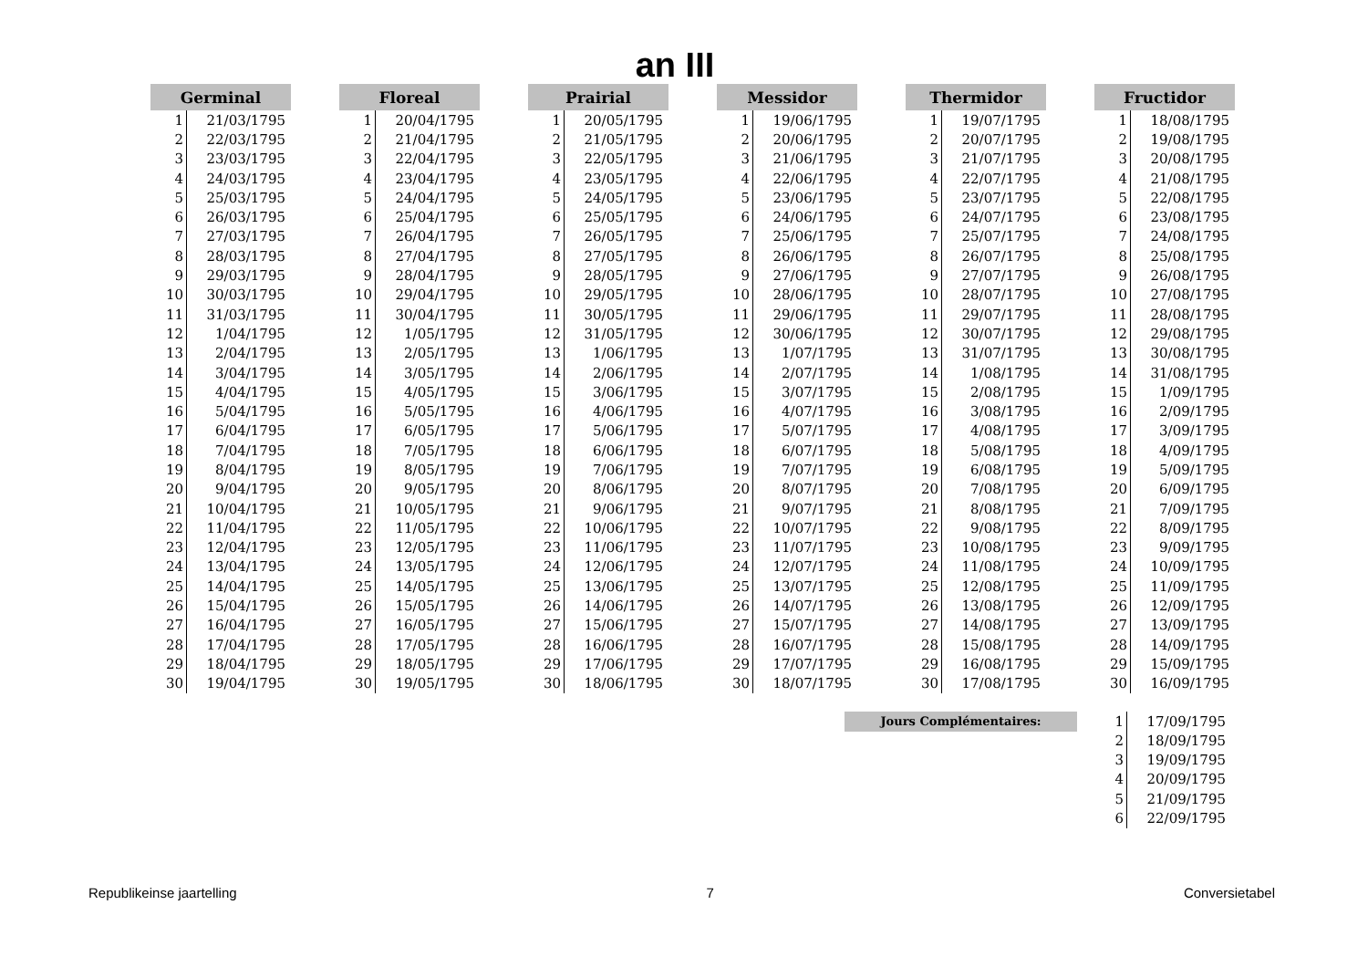an III
| Germinal | |
| --- | --- |
| 1 | 21/03/1795 |
| 2 | 22/03/1795 |
| 3 | 23/03/1795 |
| 4 | 24/03/1795 |
| 5 | 25/03/1795 |
| 6 | 26/03/1795 |
| 7 | 27/03/1795 |
| 8 | 28/03/1795 |
| 9 | 29/03/1795 |
| 10 | 30/03/1795 |
| 11 | 31/03/1795 |
| 12 | 1/04/1795 |
| 13 | 2/04/1795 |
| 14 | 3/04/1795 |
| 15 | 4/04/1795 |
| 16 | 5/04/1795 |
| 17 | 6/04/1795 |
| 18 | 7/04/1795 |
| 19 | 8/04/1795 |
| 20 | 9/04/1795 |
| 21 | 10/04/1795 |
| 22 | 11/04/1795 |
| 23 | 12/04/1795 |
| 24 | 13/04/1795 |
| 25 | 14/04/1795 |
| 26 | 15/04/1795 |
| 27 | 16/04/1795 |
| 28 | 17/04/1795 |
| 29 | 18/04/1795 |
| 30 | 19/04/1795 |
| Floreal | |
| --- | --- |
| 1 | 20/04/1795 |
| 2 | 21/04/1795 |
| 3 | 22/04/1795 |
| 4 | 23/04/1795 |
| 5 | 24/04/1795 |
| 6 | 25/04/1795 |
| 7 | 26/04/1795 |
| 8 | 27/04/1795 |
| 9 | 28/04/1795 |
| 10 | 29/04/1795 |
| 11 | 30/04/1795 |
| 12 | 1/05/1795 |
| 13 | 2/05/1795 |
| 14 | 3/05/1795 |
| 15 | 4/05/1795 |
| 16 | 5/05/1795 |
| 17 | 6/05/1795 |
| 18 | 7/05/1795 |
| 19 | 8/05/1795 |
| 20 | 9/05/1795 |
| 21 | 10/05/1795 |
| 22 | 11/05/1795 |
| 23 | 12/05/1795 |
| 24 | 13/05/1795 |
| 25 | 14/05/1795 |
| 26 | 15/05/1795 |
| 27 | 16/05/1795 |
| 28 | 17/05/1795 |
| 29 | 18/05/1795 |
| 30 | 19/05/1795 |
| Prairial | |
| --- | --- |
| 1 | 20/05/1795 |
| 2 | 21/05/1795 |
| 3 | 22/05/1795 |
| 4 | 23/05/1795 |
| 5 | 24/05/1795 |
| 6 | 25/05/1795 |
| 7 | 26/05/1795 |
| 8 | 27/05/1795 |
| 9 | 28/05/1795 |
| 10 | 29/05/1795 |
| 11 | 30/05/1795 |
| 12 | 31/05/1795 |
| 13 | 1/06/1795 |
| 14 | 2/06/1795 |
| 15 | 3/06/1795 |
| 16 | 4/06/1795 |
| 17 | 5/06/1795 |
| 18 | 6/06/1795 |
| 19 | 7/06/1795 |
| 20 | 8/06/1795 |
| 21 | 9/06/1795 |
| 22 | 10/06/1795 |
| 23 | 11/06/1795 |
| 24 | 12/06/1795 |
| 25 | 13/06/1795 |
| 26 | 14/06/1795 |
| 27 | 15/06/1795 |
| 28 | 16/06/1795 |
| 29 | 17/06/1795 |
| 30 | 18/06/1795 |
| Messidor | |
| --- | --- |
| 1 | 19/06/1795 |
| 2 | 20/06/1795 |
| 3 | 21/06/1795 |
| 4 | 22/06/1795 |
| 5 | 23/06/1795 |
| 6 | 24/06/1795 |
| 7 | 25/06/1795 |
| 8 | 26/06/1795 |
| 9 | 27/06/1795 |
| 10 | 28/06/1795 |
| 11 | 29/06/1795 |
| 12 | 30/06/1795 |
| 13 | 1/07/1795 |
| 14 | 2/07/1795 |
| 15 | 3/07/1795 |
| 16 | 4/07/1795 |
| 17 | 5/07/1795 |
| 18 | 6/07/1795 |
| 19 | 7/07/1795 |
| 20 | 8/07/1795 |
| 21 | 9/07/1795 |
| 22 | 10/07/1795 |
| 23 | 11/07/1795 |
| 24 | 12/07/1795 |
| 25 | 13/07/1795 |
| 26 | 14/07/1795 |
| 27 | 15/07/1795 |
| 28 | 16/07/1795 |
| 29 | 17/07/1795 |
| 30 | 18/07/1795 |
| Thermidor | |
| --- | --- |
| 1 | 19/07/1795 |
| 2 | 20/07/1795 |
| 3 | 21/07/1795 |
| 4 | 22/07/1795 |
| 5 | 23/07/1795 |
| 6 | 24/07/1795 |
| 7 | 25/07/1795 |
| 8 | 26/07/1795 |
| 9 | 27/07/1795 |
| 10 | 28/07/1795 |
| 11 | 29/07/1795 |
| 12 | 30/07/1795 |
| 13 | 31/07/1795 |
| 14 | 1/08/1795 |
| 15 | 2/08/1795 |
| 16 | 3/08/1795 |
| 17 | 4/08/1795 |
| 18 | 5/08/1795 |
| 19 | 6/08/1795 |
| 20 | 7/08/1795 |
| 21 | 8/08/1795 |
| 22 | 9/08/1795 |
| 23 | 10/08/1795 |
| 24 | 11/08/1795 |
| 25 | 12/08/1795 |
| 26 | 13/08/1795 |
| 27 | 14/08/1795 |
| 28 | 15/08/1795 |
| 29 | 16/08/1795 |
| 30 | 17/08/1795 |
| Fructidor | |
| --- | --- |
| 1 | 18/08/1795 |
| 2 | 19/08/1795 |
| 3 | 20/08/1795 |
| 4 | 21/08/1795 |
| 5 | 22/08/1795 |
| 6 | 23/08/1795 |
| 7 | 24/08/1795 |
| 8 | 25/08/1795 |
| 9 | 26/08/1795 |
| 10 | 27/08/1795 |
| 11 | 28/08/1795 |
| 12 | 29/08/1795 |
| 13 | 30/08/1795 |
| 14 | 31/08/1795 |
| 15 | 1/09/1795 |
| 16 | 2/09/1795 |
| 17 | 3/09/1795 |
| 18 | 4/09/1795 |
| 19 | 5/09/1795 |
| 20 | 6/09/1795 |
| 21 | 7/09/1795 |
| 22 | 8/09/1795 |
| 23 | 9/09/1795 |
| 24 | 10/09/1795 |
| 25 | 11/09/1795 |
| 26 | 12/09/1795 |
| 27 | 13/09/1795 |
| 28 | 14/09/1795 |
| 29 | 15/09/1795 |
| 30 | 16/09/1795 |
Jours Complémentaires:
| 1 | 17/09/1795 |
| 2 | 18/09/1795 |
| 3 | 19/09/1795 |
| 4 | 20/09/1795 |
| 5 | 21/09/1795 |
| 6 | 22/09/1795 |
Republikeinse jaartelling 7 Conversietabel